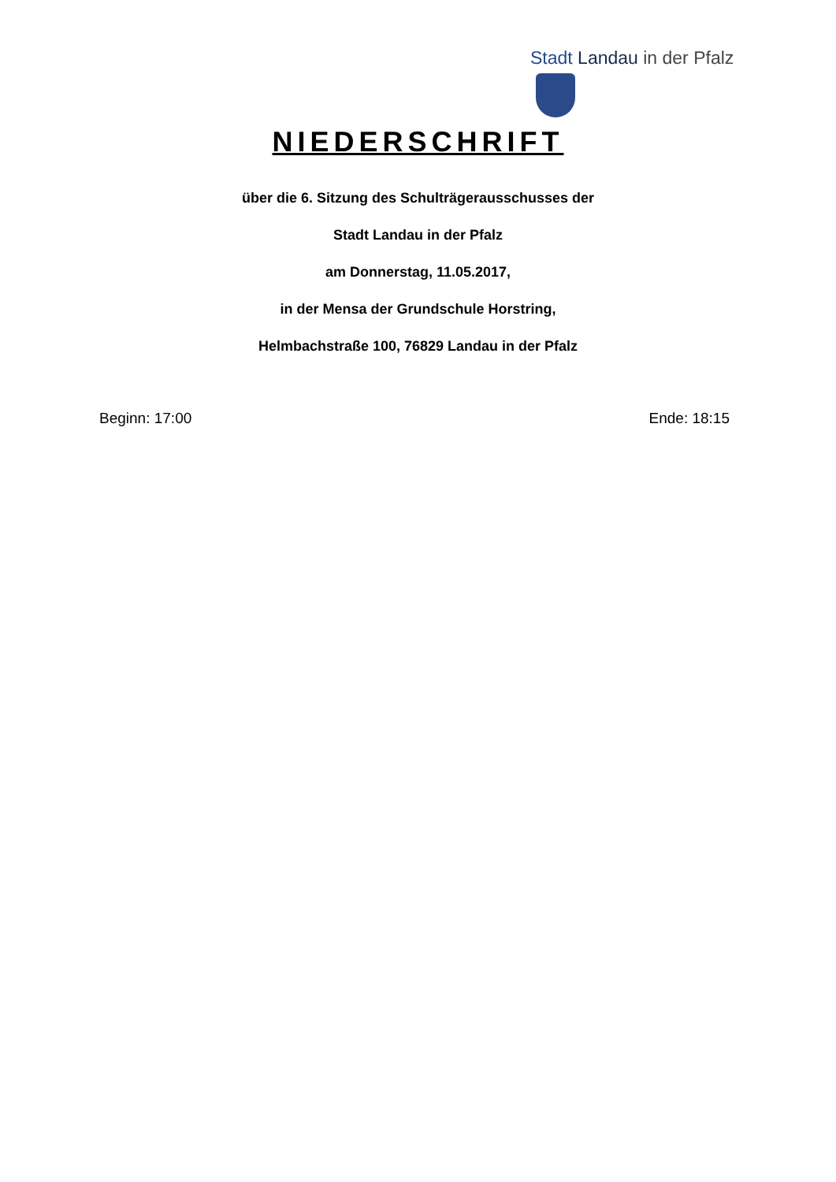Stadt Landau in der Pfalz
NIEDERSCHRIFT
über die 6. Sitzung des Schulträgerausschusses der
Stadt Landau in der Pfalz
am Donnerstag, 11.05.2017,
in der Mensa der Grundschule Horstring,
Helmbachstraße 100, 76829 Landau in der Pfalz
Beginn: 17:00 Ende: 18:15